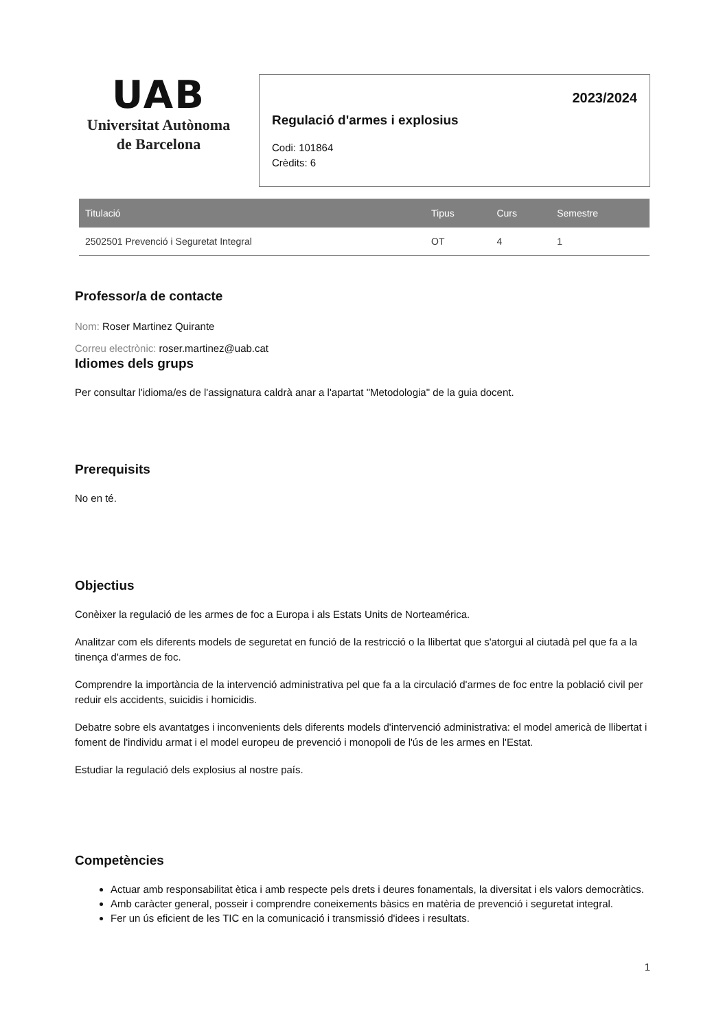UAB
Universitat Autònoma
de Barcelona
2023/2024
Regulació d'armes i explosius
Codi: 101864
Crèdits: 6
| Titulació | Tipus | Curs | Semestre |
| --- | --- | --- | --- |
| 2502501 Prevenció i Seguretat Integral | OT | 4 | 1 |
Professor/a de contacte
Nom: Roser Martinez Quirante
Correu electrònic: roser.martinez@uab.cat
Idiomes dels grups
Per consultar l'idioma/es de l'assignatura caldrà anar a l'apartat "Metodologia" de la guia docent.
Prerequisits
No en té.
Objectius
Conèixer la regulació de les armes de foc a Europa i als Estats Units de Norteamérica.
Analitzar com els diferents models de seguretat en funció de la restricció o la llibertat que s'atorgui al ciutadà pel que fa a la tinença d'armes de foc.
Comprendre la importància de la intervenció administrativa pel que fa a la circulació d'armes de foc entre la població civil per reduir els accidents, suicidis i homicidis.
Debatre sobre els avantatges i inconvenients dels diferents models d'intervenció administrativa: el model americà de llibertat i foment de l'individu armat i el model europeu de prevenció i monopoli de l'ús de les armes en l'Estat.
Estudiar la regulació dels explosius al nostre país.
Competències
Actuar amb responsabilitat ètica i amb respecte pels drets i deures fonamentals, la diversitat i els valors democràtics.
Amb caràcter general, posseir i comprendre coneixements bàsics en matèria de prevenció i seguretat integral.
Fer un ús eficient de les TIC en la comunicació i transmissió d'idees i resultats.
1